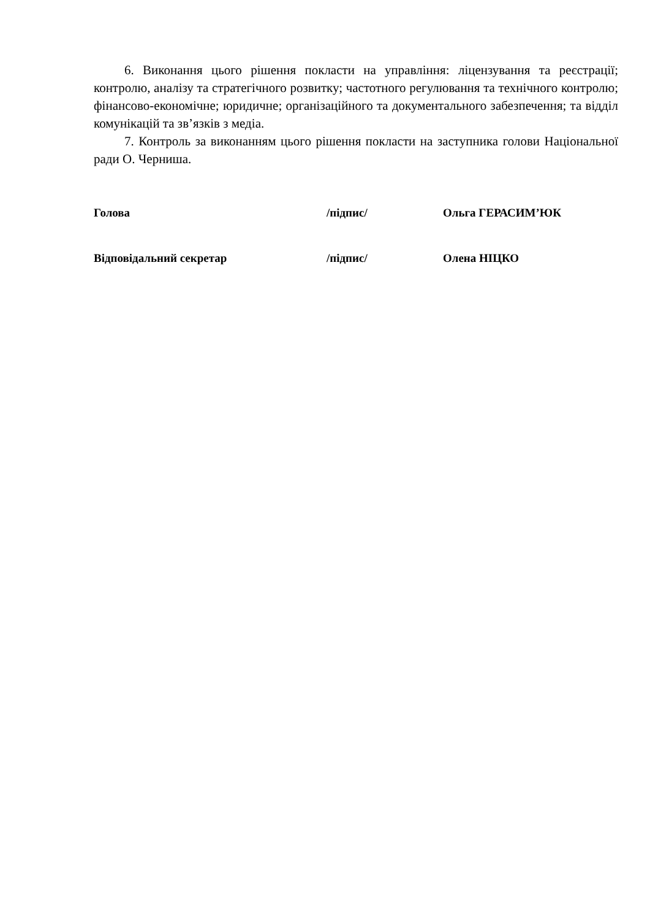6. Виконання цього рішення покласти на управління: ліцензування та реєстрації; контролю, аналізу та стратегічного розвитку; частотного регулювання та технічного контролю; фінансово-економічне; юридичне; організаційного та документального забезпечення; та відділ комунікацій та зв’язків з медіа.
7. Контроль за виконанням цього рішення покласти на заступника голови Національної ради О. Черниша.
Голова /підпис/ Ольга ГЕРАСИМ’ЮК
Відповідальний секретар /підпис/ Олена НІЦКО